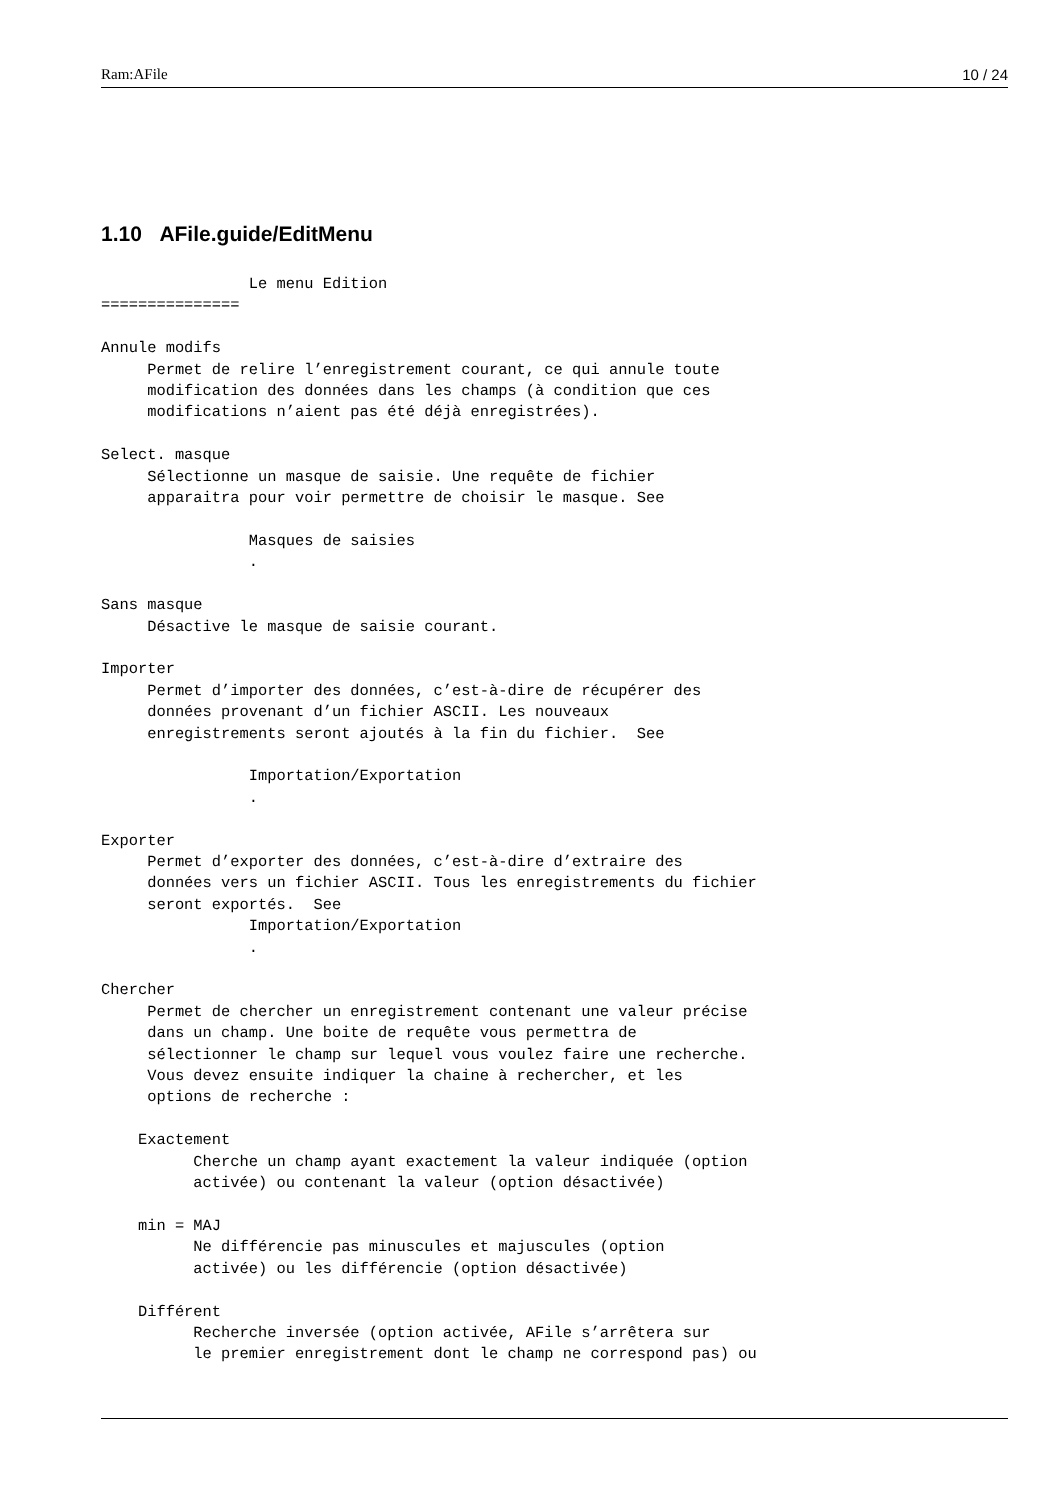Ram:AFile 10 / 24
1.10 AFile.guide/EditMenu
                Le menu Edition
===============

Annule modifs
     Permet de relire l’enregistrement courant, ce qui annule toute
     modification des données dans les champs (à condition que ces
     modifications n’aient pas été déjà enregistrées).

Select. masque
     Sélectionne un masque de saisie. Une requête de fichier
     apparaitra pour voir permettre de choisir le masque. See

                Masques de saisies
                .

Sans masque
     Désactive le masque de saisie courant.

Importer
     Permet d’importer des données, c’est-à-dire de récupérer des
     données provenant d’un fichier ASCII. Les nouveaux
     enregistrements seront ajoutés à la fin du fichier.  See

                Importation/Exportation
                .

Exporter
     Permet d’exporter des données, c’est-à-dire d’extraire des
     données vers un fichier ASCII. Tous les enregistrements du fichier
     seront exportés.  See
                Importation/Exportation
                .

Chercher
     Permet de chercher un enregistrement contenant une valeur précise
     dans un champ. Une boite de requête vous permettra de
     sélectionner le champ sur lequel vous voulez faire une recherche.
     Vous devez ensuite indiquer la chaine à rechercher, et les
     options de recherche :

    Exactement
          Cherche un champ ayant exactement la valeur indiquée (option
          activée) ou contenant la valeur (option désactivée)

    min = MAJ
          Ne différencie pas minuscules et majuscules (option
          activée) ou les différencie (option désactivée)

    Différent
          Recherche inversée (option activée, AFile s’arrêtera sur
          le premier enregistrement dont le champ ne correspond pas) ou